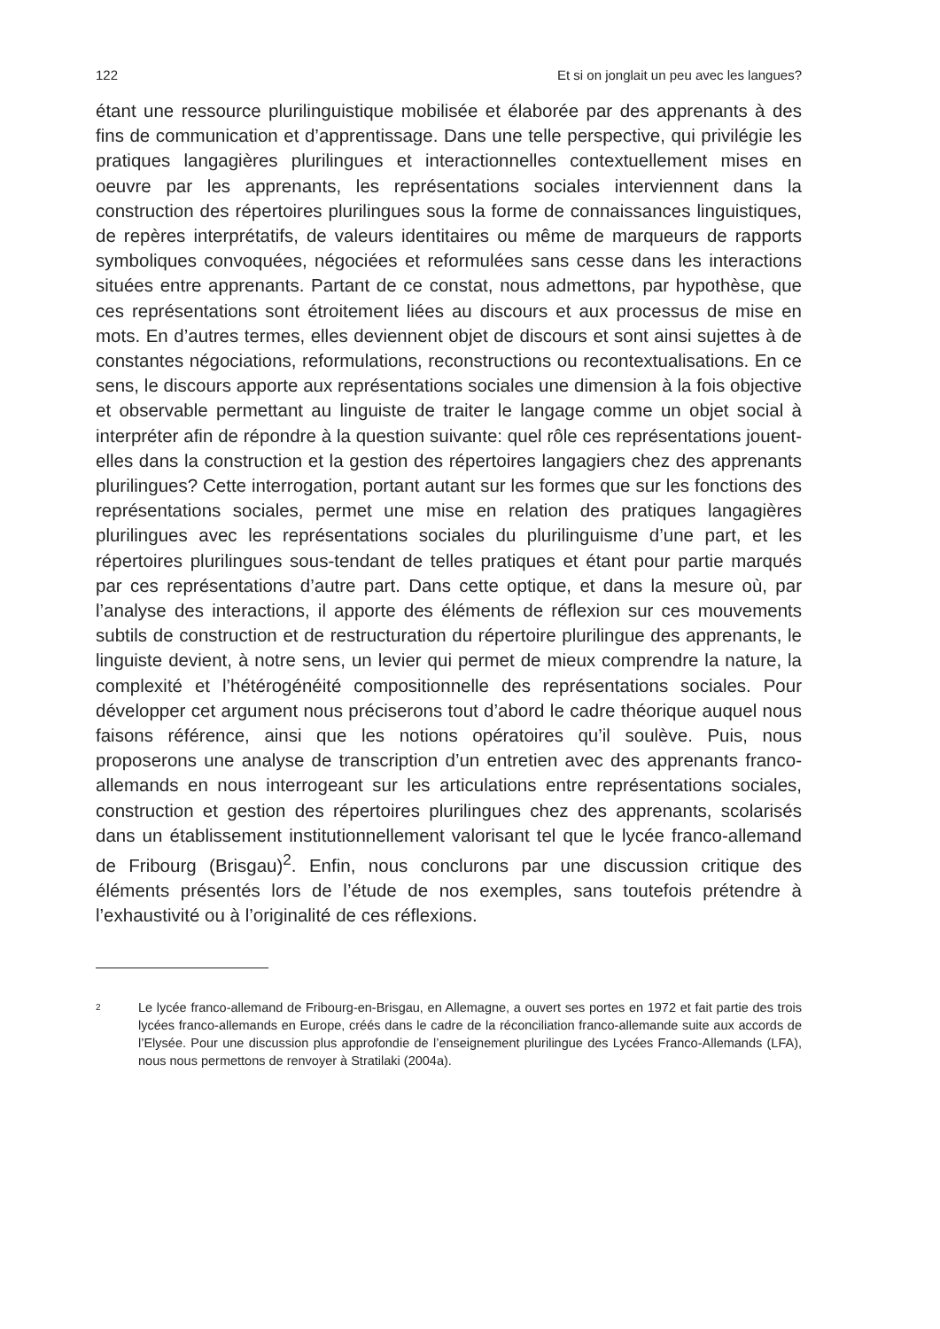122 Et si on jonglait un peu avec les langues?
étant une ressource plurilinguistique mobilisée et élaborée par des apprenants à des fins de communication et d’apprentissage. Dans une telle perspective, qui privilégie les pratiques langagières plurilingues et interactionnelles contextuellement mises en oeuvre par les apprenants, les représentations sociales interviennent dans la construction des répertoires plurilingues sous la forme de connaissances linguistiques, de repères interprétatifs, de valeurs identitaires ou même de marqueurs de rapports symboliques convoquées, négociées et reformulées sans cesse dans les interactions situées entre apprenants. Partant de ce constat, nous admettons, par hypothèse, que ces représentations sont étroitement liées au discours et aux processus de mise en mots. En d’autres termes, elles deviennent objet de discours et sont ainsi sujettes à de constantes négociations, reformulations, reconstructions ou recontextualisations. En ce sens, le discours apporte aux représentations sociales une dimension à la fois objective et observable permettant au linguiste de traiter le langage comme un objet social à interpréter afin de répondre à la question suivante: quel rôle ces représentations jouent-elles dans la construction et la gestion des répertoires langagiers chez des apprenants plurilingues? Cette interrogation, portant autant sur les formes que sur les fonctions des représentations sociales, permet une mise en relation des pratiques langagières plurilingues avec les représentations sociales du plurilinguisme d’une part, et les répertoires plurilingues sous-tendant de telles pratiques et étant pour partie marqués par ces représentations d’autre part. Dans cette optique, et dans la mesure où, par l’analyse des interactions, il apporte des éléments de réflexion sur ces mouvements subtils de construction et de restructuration du répertoire plurilingue des apprenants, le linguiste devient, à notre sens, un levier qui permet de mieux comprendre la nature, la complexité et l’hétérogénéité compositionnelle des représentations sociales. Pour développer cet argument nous préciserons tout d’abord le cadre théorique auquel nous faisons référence, ainsi que les notions opératoires qu’il soulève. Puis, nous proposerons une analyse de transcription d’un entretien avec des apprenants franco-allemands en nous interrogeant sur les articulations entre représentations sociales, construction et gestion des répertoires plurilingues chez des apprenants, scolarisés dans un établissement institutionnellement valorisant tel que le lycée franco-allemand de Fribourg (Brisgau)<sup>2</sup>. Enfin, nous conclurons par une discussion critique des éléments présentés lors de l’étude de nos exemples, sans toutefois prétendre à l’exhaustivité ou à l’originalité de ces réflexions.
2 Le lycée franco-allemand de Fribourg-en-Brisgau, en Allemagne, a ouvert ses portes en 1972 et fait partie des trois lycées franco-allemands en Europe, créés dans le cadre de la réconciliation franco-allemande suite aux accords de l’Elysée. Pour une discussion plus approfondie de l’enseignement plurilingue des Lycées Franco-Allemands (LFA), nous nous permettons de renvoyer à Stratilaki (2004a).